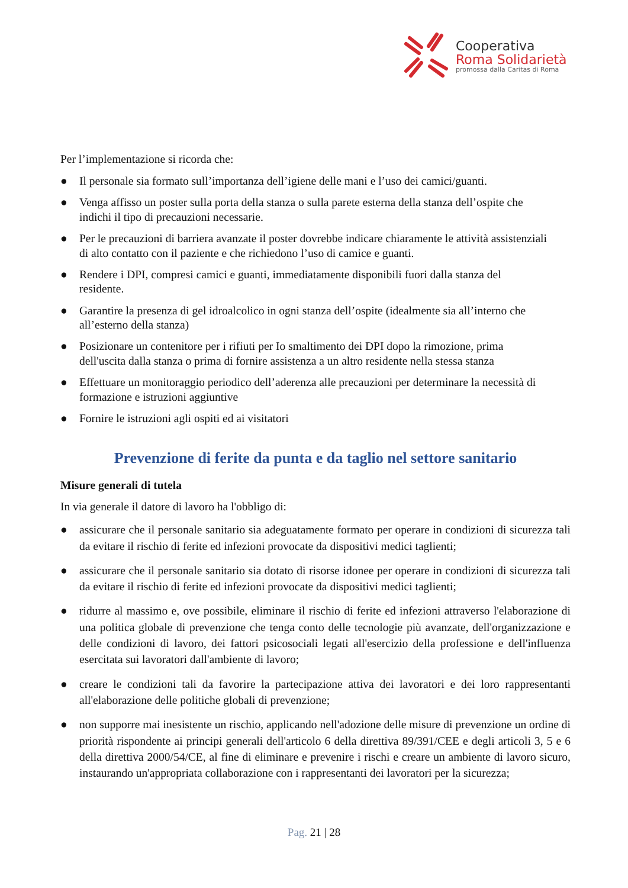Cooperativa
Roma Solidarietà
promossa dalla Caritas di Roma
Per l’implementazione si ricorda che:
● Il personale sia formato sull’importanza dell’igiene delle mani e l’uso dei camici/guanti.
● Venga affisso un poster sulla porta della stanza o sulla parete esterna della stanza dell’ospite che indichi il tipo di precauzioni necessarie.
● Per le precauzioni di barriera avanzate il poster dovrebbe indicare chiaramente le attività assistenziali di alto contatto con il paziente e che richiedono l’uso di camice e guanti.
● Rendere i DPI, compresi camici e guanti, immediatamente disponibili fuori dalla stanza del residente.
● Garantire la presenza di gel idroalcolico in ogni stanza dell’ospite (idealmente sia all’interno che all’esterno della stanza)
● Posizionare un contenitore per i rifiuti per Io smaltimento dei DPI dopo la rimozione, prima dell'uscita dalla stanza o prima di fornire assistenza a un altro residente nella stessa stanza
● Effettuare un monitoraggio periodico dell’aderenza alle precauzioni per determinare la necessità di formazione e istruzioni aggiuntive
● Fornire le istruzioni agli ospiti ed ai visitatori
Prevenzione di ferite da punta e da taglio nel settore sanitario
Misure generali di tutela
In via generale il datore di lavoro ha l'obbligo di:
● assicurare che il personale sanitario sia adeguatamente formato per operare in condizioni di sicurezza tali da evitare il rischio di ferite ed infezioni provocate da dispositivi medici taglienti;
● assicurare che il personale sanitario sia dotato di risorse idonee per operare in condizioni di sicurezza tali da evitare il rischio di ferite ed infezioni provocate da dispositivi medici taglienti;
● ridurre al massimo e, ove possibile, eliminare il rischio di ferite ed infezioni attraverso l'elaborazione di una politica globale di prevenzione che tenga conto delle tecnologie più avanzate, dell'organizzazione e delle condizioni di lavoro, dei fattori psicosociali legati all'esercizio della professione e dell'influenza esercitata sui lavoratori dall'ambiente di lavoro;
● creare le condizioni tali da favorire la partecipazione attiva dei lavoratori e dei loro rappresentanti all'elaborazione delle politiche globali di prevenzione;
● non supporre mai inesistente un rischio, applicando nell'adozione delle misure di prevenzione un ordine di priorità rispondente ai principi generali dell'articolo 6 della direttiva 89/391/CEE e degli articoli 3, 5 e 6 della direttiva 2000/54/CE, al fine di eliminare e prevenire i rischi e creare un ambiente di lavoro sicuro, instaurando un'appropriata collaborazione con i rappresentanti dei lavoratori per la sicurezza;
Pag. 21 | 28